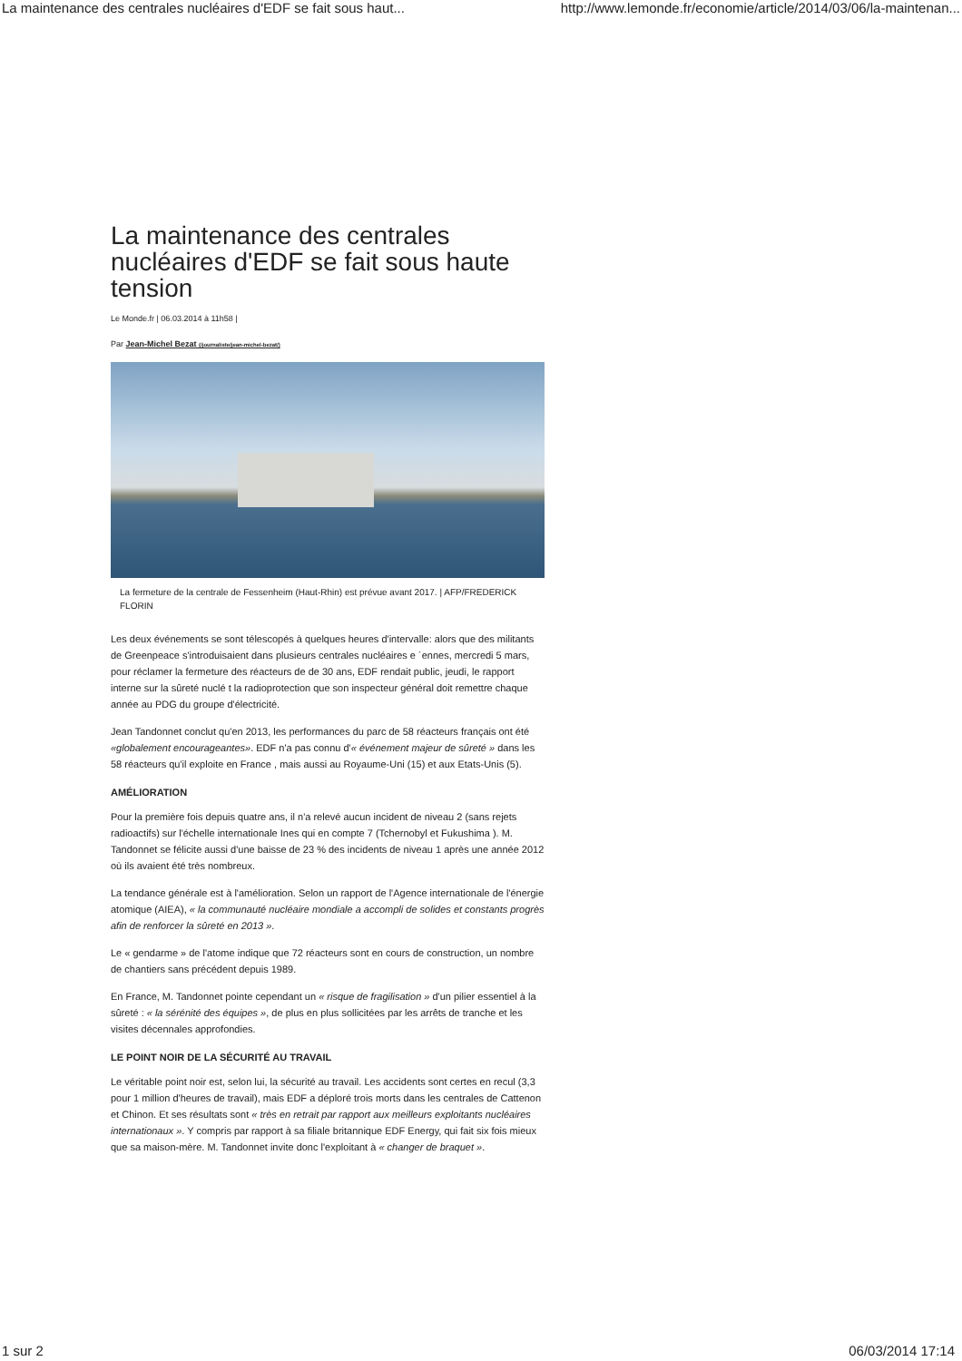La maintenance des centrales nucléaires d'EDF se fait sous haut... http://www.lemonde.fr/economie/article/2014/03/06/la-maintenan...
La maintenance des centrales nucléaires d'EDF se fait sous haute tension
Le Monde.fr | 06.03.2014 à 11h58 |
Par Jean-Michel Bezat (/journaliste/jean-michel-bezat/)
La fermeture de la centrale de Fessenheim (Haut-Rhin) est prévue avant 2017. | AFP/FREDERICK FLORIN
Les deux événements se sont télescopés à quelques heures d'intervalle: alors que des militants de Greenpeace s'introduisaient dans plusieurs centrales nucléaires e ´ennes, mercredi 5 mars, pour réclamer la fermeture des réacteurs de de 30 ans, EDF rendait public, jeudi, le rapport interne sur la sûreté nuclé t la radioprotection que son inspecteur général doit remettre chaque année au PDG du groupe d'électricité.
Jean Tandonnet conclut qu'en 2013, les performances du parc de 58 réacteurs français ont été «globalement encourageantes». EDF n'a pas connu d'« événement majeur de sûreté » dans les 58 réacteurs qu'il exploite en France , mais aussi au Royaume-Uni (15) et aux Etats-Unis (5).
AMÉLIORATION
Pour la première fois depuis quatre ans, il n'a relevé aucun incident de niveau 2 (sans rejets radioactifs) sur l'échelle internationale Ines qui en compte 7 (Tchernobyl et Fukushima ). M. Tandonnet se félicite aussi d'une baisse de 23 % des incidents de niveau 1 après une année 2012 où ils avaient été très nombreux.
La tendance générale est à l'amélioration. Selon un rapport de l'Agence internationale de l'énergie atomique (AIEA), « la communauté nucléaire mondiale a accompli de solides et constants progrès afin de renforcer la sûreté en 2013 ».
Le « gendarme » de l'atome indique que 72 réacteurs sont en cours de construction, un nombre de chantiers sans précédent depuis 1989.
En France, M. Tandonnet pointe cependant un « risque de fragilisation » d'un pilier essentiel à la sûreté : « la sérénité des équipes », de plus en plus sollicitées par les arrêts de tranche et les visites décennales approfondies.
LE POINT NOIR DE LA SÉCURITÉ AU TRAVAIL
Le véritable point noir est, selon lui, la sécurité au travail. Les accidents sont certes en recul (3,3 pour 1 million d'heures de travail), mais EDF a déploré trois morts dans les centrales de Cattenon et Chinon. Et ses résultats sont « très en retrait par rapport aux meilleurs exploitants nucléaires internationaux ». Y compris par rapport à sa filiale britannique EDF Energy, qui fait six fois mieux que sa maison-mère. M. Tandonnet invite donc l'exploitant à « changer de braquet ».
1 sur 2 06/03/2014 17:14